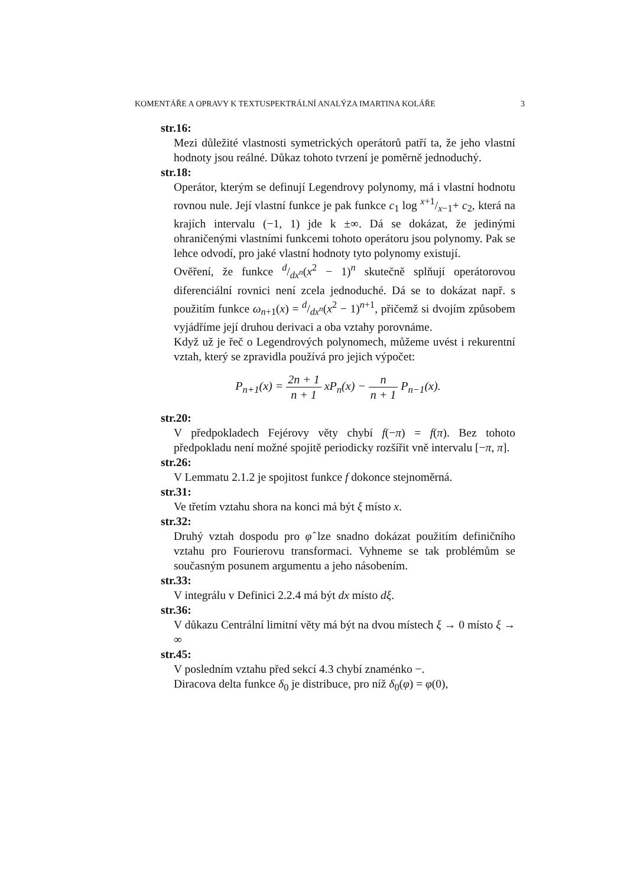KOMENTÁŘE A OPRAVY K TEXTUSPEKTRÁLNÍ ANALÝZA IMARTINA KOLÁŘE 3
str.16:
Mezi důležité vlastnosti symetrických operátorů patří ta, že jeho vlastní hodnoty jsou reálné. Důkaz tohoto tvrzení je poměrně jednoduchý.
str.18:
Operátor, kterým se definují Legendrovy polynomy, má i vlastní hodnotu rovnou nule. Její vlastní funkce je pak funkce c<sub>1</sub> log x+1/x−1+ c<sub>2</sub>, která na krajích intervalu (−1, 1) jde k ±∞. Dá se dokázat, že jedinými ohraničenými vlastními funkcemi tohoto operátoru jsou polynomy. Pak se lehce odvodí, pro jaké vlastní hodnoty tyto polynomy existují.
Ověření, že funkce d/dx<sup>n</sup>(x<sup>2</sup> − 1)<sup>n</sup> skutečně splňují operátorovou diferenciální rovnici není zcela jednoduché. Dá se to dokázat např. s použitím funkce ω<sub>n+1</sub>(x) = d/dx<sup>n</sup>(x<sup>2</sup> − 1)<sup>n+1</sup>, přičemž si dvojím způsobem vyjádříme její druhou derivaci a oba vztahy porovnáme.
Když už je řeč o Legendrových polynomech, můžeme uvést i rekurentní vztah, který se zpravidla používá pro jejich výpočet:
P<sub>n+1</sub>(x) = 2n + 1 n + 1 xP<sub>n</sub>(x) − n n + 1 P<sub>n−1</sub>(x).
str.20:
V předpokladech Fejérovy věty chybí f(−π) = f(π). Bez tohoto předpokladu není možné spojitě periodicky rozšířit vně intervalu [−π, π].
str.26:
V Lemmatu 2.1.2 je spojitost funkce f dokonce stejnoměrná.
str.31:
Ve třetím vztahu shora na konci má být ξ místo x.
str.32:
Druhý vztah dospodu pro φ̂ lze snadno dokázat použitím definičního vztahu pro Fourierovu transformaci. Vyhneme se tak problémům se současným posunem argumentu a jeho násobením.
str.33:
V integrálu v Definici 2.2.4 má být dx místo dξ.
str.36:
V důkazu Centrální limitní věty má být na dvou místech ξ → 0 místo ξ → ∞
str.45:
V posledním vztahu před sekcí 4.3 chybí znaménko −.
Diracova delta funkce δ<sub>0</sub> je distribuce, pro níž δ<sub>0</sub>(φ) = φ(0),